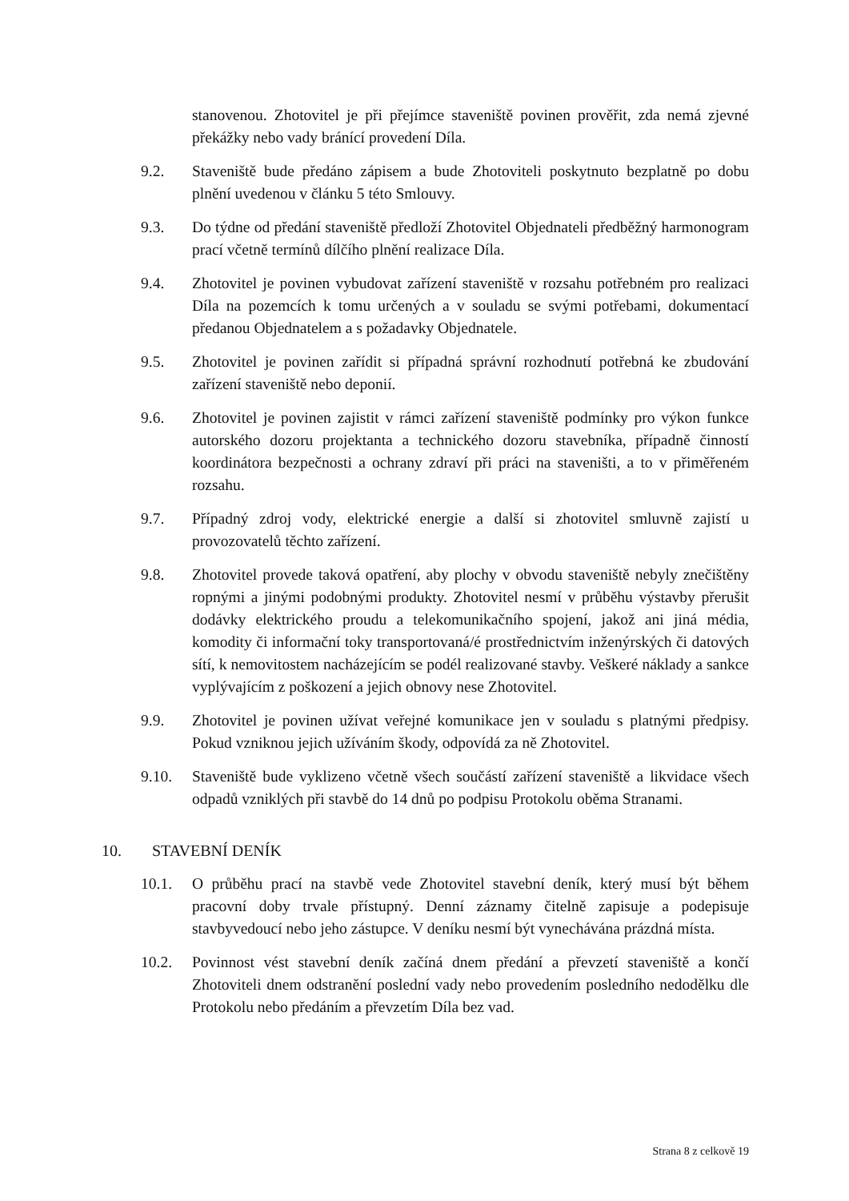stanovenou. Zhotovitel je při přejímce staveniště povinen prověřit, zda nemá zjevné překážky nebo vady bránící provedení Díla.
9.2. Staveniště bude předáno zápisem a bude Zhotoviteli poskytnuto bezplatně po dobu plnění uvedenou v článku 5 této Smlouvy.
9.3. Do týdne od předání staveniště předloží Zhotovitel Objednateli předběžný harmonogram prací včetně termínů dílčího plnění realizace Díla.
9.4. Zhotovitel je povinen vybudovat zařízení staveniště v rozsahu potřebném pro realizaci Díla na pozemcích k tomu určených a v souladu se svými potřebami, dokumentací předanou Objednatelem a s požadavky Objednatele.
9.5. Zhotovitel je povinen zařídit si případná správní rozhodnutí potřebná ke zbudování zařízení staveniště nebo deponií.
9.6. Zhotovitel je povinen zajistit v rámci zařízení staveniště podmínky pro výkon funkce autorského dozoru projektanta a technického dozoru stavebníka, případně činností koordinátora bezpečnosti a ochrany zdraví při práci na staveništi, a to v přiměřeném rozsahu.
9.7. Případný zdroj vody, elektrické energie a další si zhotovitel smluvně zajistí u provozovatelů těchto zařízení.
9.8. Zhotovitel provede taková opatření, aby plochy v obvodu staveniště nebyly znečištěny ropnými a jinými podobnými produkty. Zhotovitel nesmí v průběhu výstavby přerušit dodávky elektrického proudu a telekomunikačního spojení, jakož ani jiná média, komodity či informační toky transportovaná/é prostřednictvím inženýrských či datových sítí, k nemovitostem nacházejícím se podél realizované stavby. Veškeré náklady a sankce vyplývajícím z poškození a jejich obnovy nese Zhotovitel.
9.9. Zhotovitel je povinen užívat veřejné komunikace jen v souladu s platnými předpisy. Pokud vzniknou jejich užíváním škody, odpovídá za ně Zhotovitel.
9.10. Staveniště bude vyklizeno včetně všech součástí zařízení staveniště a likvidace všech odpadů vzniklých při stavbě do 14 dnů po podpisu Protokolu oběma Stranami.
10. STAVEBNÍ DENÍK
10.1. O průběhu prací na stavbě vede Zhotovitel stavební deník, který musí být během pracovní doby trvale přístupný. Denní záznamy čitelně zapisuje a podepisuje stavbyvedoucí nebo jeho zástupce. V deníku nesmí být vynechávána prázdná místa.
10.2. Povinnost vést stavební deník začíná dnem předání a převzetí staveniště a končí Zhotoviteli dnem odstranění poslední vady nebo provedením posledního nedodělku dle Protokolu nebo předáním a převzetím Díla bez vad.
Strana 8 z celkově 19